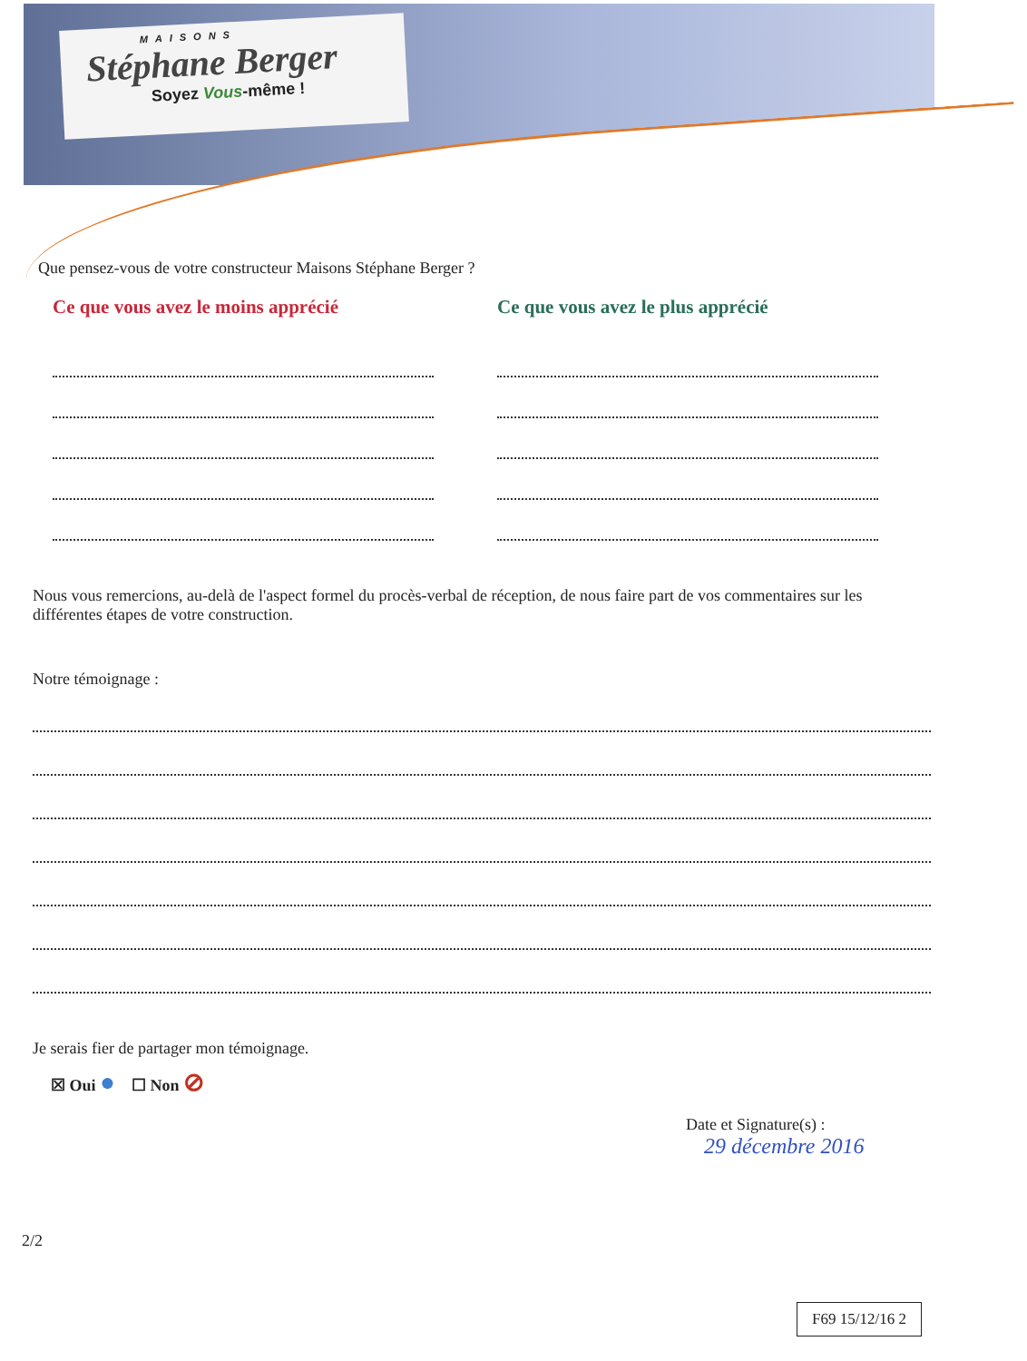MAISONS
Stéphane Berger
Soyez Vous-même !
Que pensez-vous de votre constructeur Maisons Stéphane Berger ?
Ce que vous avez le moins apprécié Ce que vous avez le plus apprécié
Nous vous remercions, au-delà de l'aspect formel du procès-verbal de réception, de nous faire part de vos commentaires sur les différentes étapes de votre construction.
Notre témoignage :
Je serais fier de partager mon témoignage.
☒ Oui ● ☐ Non ⊘
Date et Signature(s) :
29 décembre 2016
2/2
F69 15/12/16 2